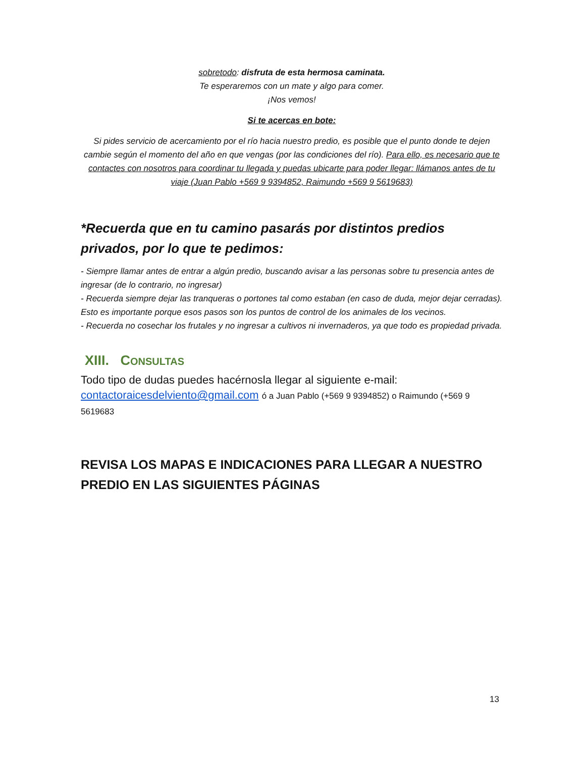sobretodo: disfruta de esta hermosa caminata.
Te esperaremos con un mate y algo para comer.
¡Nos vemos!
Si te acercas en bote:
Si pides servicio de acercamiento por el río hacia nuestro predio, es posible que el punto donde te dejen cambie según el momento del año en que vengas (por las condiciones del río). Para ello, es necesario que te contactes con nosotros para coordinar tu llegada y puedas ubicarte para poder llegar: llámanos antes de tu viaje (Juan Pablo +569 9 9394852, Raimundo +569 9 5619683)
*Recuerda que en tu camino pasarás por distintos predios privados, por lo que te pedimos:
- Siempre llamar antes de entrar a algún predio, buscando avisar a las personas sobre tu presencia antes de ingresar (de lo contrario, no ingresar)
- Recuerda siempre dejar las tranqueras o portones tal como estaban (en caso de duda, mejor dejar cerradas). Esto es importante porque esos pasos son los puntos de control de los animales de los vecinos.
- Recuerda no cosechar los frutales y no ingresar a cultivos ni invernaderos, ya que todo es propiedad privada.
XIII. CONSULTAS
Todo tipo de dudas puedes hacérnosla llegar al siguiente e-mail:
contactoraicesdelviento@gmail.com ó a Juan Pablo (+569 9 9394852) o Raimundo (+569 9 5619683
REVISA LOS MAPAS E INDICACIONES PARA LLEGAR A NUESTRO PREDIO EN LAS SIGUIENTES PÁGINAS
13